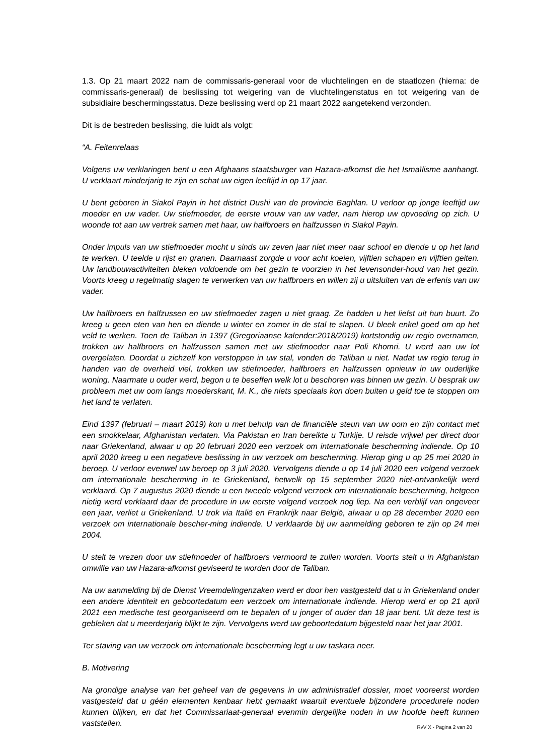1.3. Op 21 maart 2022 nam de commissaris-generaal voor de vluchtelingen en de staatlozen (hierna: de commissaris-generaal) de beslissing tot weigering van de vluchtelingenstatus en tot weigering van de subsidiaire beschermingsstatus. Deze beslissing werd op 21 maart 2022 aangetekend verzonden.
Dit is de bestreden beslissing, die luidt als volgt:
“A. Feitenrelaas
Volgens uw verklaringen bent u een Afghaans staatsburger van Hazara-afkomst die het Ismaïlisme aanhangt. U verklaart minderjarig te zijn en schat uw eigen leeftijd in op 17 jaar.
U bent geboren in Siakol Payin in het district Dushi van de provincie Baghlan. U verloor op jonge leeftijd uw moeder en uw vader. Uw stiefmoeder, de eerste vrouw van uw vader, nam hierop uw opvoeding op zich. U woonde tot aan uw vertrek samen met haar, uw halfbroers en halfzussen in Siakol Payin.
Onder impuls van uw stiefmoeder mocht u sinds uw zeven jaar niet meer naar school en diende u op het land te werken. U teelde u rijst en granen. Daarnaast zorgde u voor acht koeien, vijftien schapen en vijftien geiten. Uw landbouwactiviteiten bleken voldoende om het gezin te voorzien in het levensonder-houd van het gezin. Voorts kreeg u regelmatig slagen te verwerken van uw halfbroers en willen zij u uitsluiten van de erfenis van uw vader.
Uw halfbroers en halfzussen en uw stiefmoeder zagen u niet graag. Ze hadden u het liefst uit hun buurt. Zo kreeg u geen eten van hen en diende u winter en zomer in de stal te slapen. U bleek enkel goed om op het veld te werken. Toen de Taliban in 1397 (Gregoriaanse kalender:2018/2019) kortstondig uw regio overnamen, trokken uw halfbroers en halfzussen samen met uw stiefmoeder naar Poli Khomri. U werd aan uw lot overgelaten. Doordat u zichzelf kon verstoppen in uw stal, vonden de Taliban u niet. Nadat uw regio terug in handen van de overheid viel, trokken uw stiefmoeder, halfbroers en halfzussen opnieuw in uw ouderlijke woning. Naarmate u ouder werd, begon u te beseffen welk lot u beschoren was binnen uw gezin. U besprak uw probleem met uw oom langs moederskant, M. K., die niets speciaals kon doen buiten u geld toe te stoppen om het land te verlaten.
Eind 1397 (februari – maart 2019) kon u met behulp van de financiële steun van uw oom en zijn contact met een smokkelaar, Afghanistan verlaten. Via Pakistan en Iran bereikte u Turkije. U reisde vrijwel per direct door naar Griekenland, alwaar u op 20 februari 2020 een verzoek om internationale bescherming indiende. Op 10 april 2020 kreeg u een negatieve beslissing in uw verzoek om bescherming. Hierop ging u op 25 mei 2020 in beroep. U verloor evenwel uw beroep op 3 juli 2020. Vervolgens diende u op 14 juli 2020 een volgend verzoek om internationale bescherming in te Griekenland, hetwelk op 15 september 2020 niet-ontvankelijk werd verklaard. Op 7 augustus 2020 diende u een tweede volgend verzoek om internationale bescherming, hetgeen nietig werd verklaard daar de procedure in uw eerste volgend verzoek nog liep. Na een verblijf van ongeveer een jaar, verliet u Griekenland. U trok via Italië en Frankrijk naar België, alwaar u op 28 december 2020 een verzoek om internationale bescher-ming indiende. U verklaarde bij uw aanmelding geboren te zijn op 24 mei 2004.
U stelt te vrezen door uw stiefmoeder of halfbroers vermoord te zullen worden. Voorts stelt u in Afghanistan omwille van uw Hazara-afkomst geviseerd te worden door de Taliban.
Na uw aanmelding bij de Dienst Vreemdelingenzaken werd er door hen vastgesteld dat u in Griekenland onder een andere identiteit en geboortedatum een verzoek om internationale indiende. Hierop werd er op 21 april 2021 een medische test georganiseerd om te bepalen of u jonger of ouder dan 18 jaar bent. Uit deze test is gebleken dat u meerderjarig blijkt te zijn. Vervolgens werd uw geboortedatum bijgesteld naar het jaar 2001.
Ter staving van uw verzoek om internationale bescherming legt u uw taskara neer.
B. Motivering
Na grondige analyse van het geheel van de gegevens in uw administratief dossier, moet vooreerst worden vastgesteld dat u géén elementen kenbaar hebt gemaakt waaruit eventuele bijzondere procedurele noden kunnen blijken, en dat het Commissariaat-generaal evenmin dergelijke noden in uw hoofde heeft kunnen vaststellen.
RvV X - Pagina 2 van 20